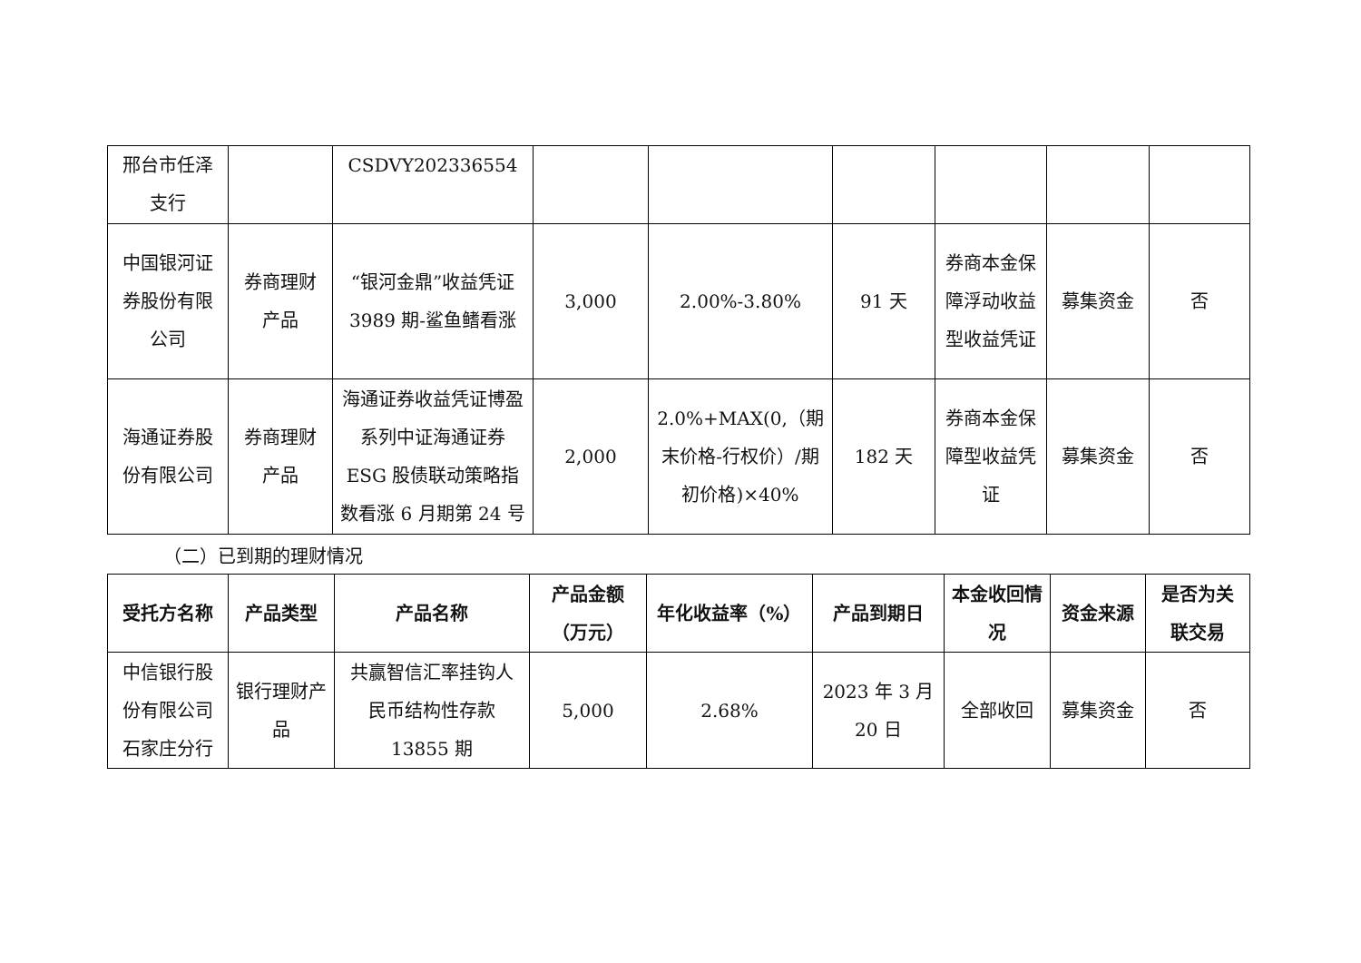| 邢台市任泽支行 | | CSDVY202336554 | | | | | | |
| 中国银河证券股份有限公司 | 券商理财产品 | “银河金鼎”收益凭证 3989 期-鲨鱼鳍看涨 | 3,000 | 2.00%-3.80% | 91 天 | 券商本金保障浮动收益型收益凭证 | 募集资金 | 否 |
| 海通证券股份有限公司 | 券商理财产品 | 海通证券收益凭证博盈系列中证海通证券ESG 股债联动策略指数看涨 6 月期第 24 号 | 2,000 | 2.0%+MAX(0,（期末价格-行权价）/期初价格)×40% | 182 天 | 券商本金保障型收益凭证 | 募集资金 | 否 |
（二）已到期的理财情况
| 受托方名称 | 产品类型 | 产品名称 | 产品金额（万元） | 年化收益率（%） | 产品到期日 | 本金收回情况 | 资金来源 | 是否为关联交易 |
| --- | --- | --- | --- | --- | --- | --- | --- | --- |
| 中信银行股份有限公司石家庄分行 | 银行理财产品 | 共赢智信汇率挂钩人民币结构性存款 13855 期 | 5,000 | 2.68% | 2023 年 3 月 20 日 | 全部收回 | 募集资金 | 否 |